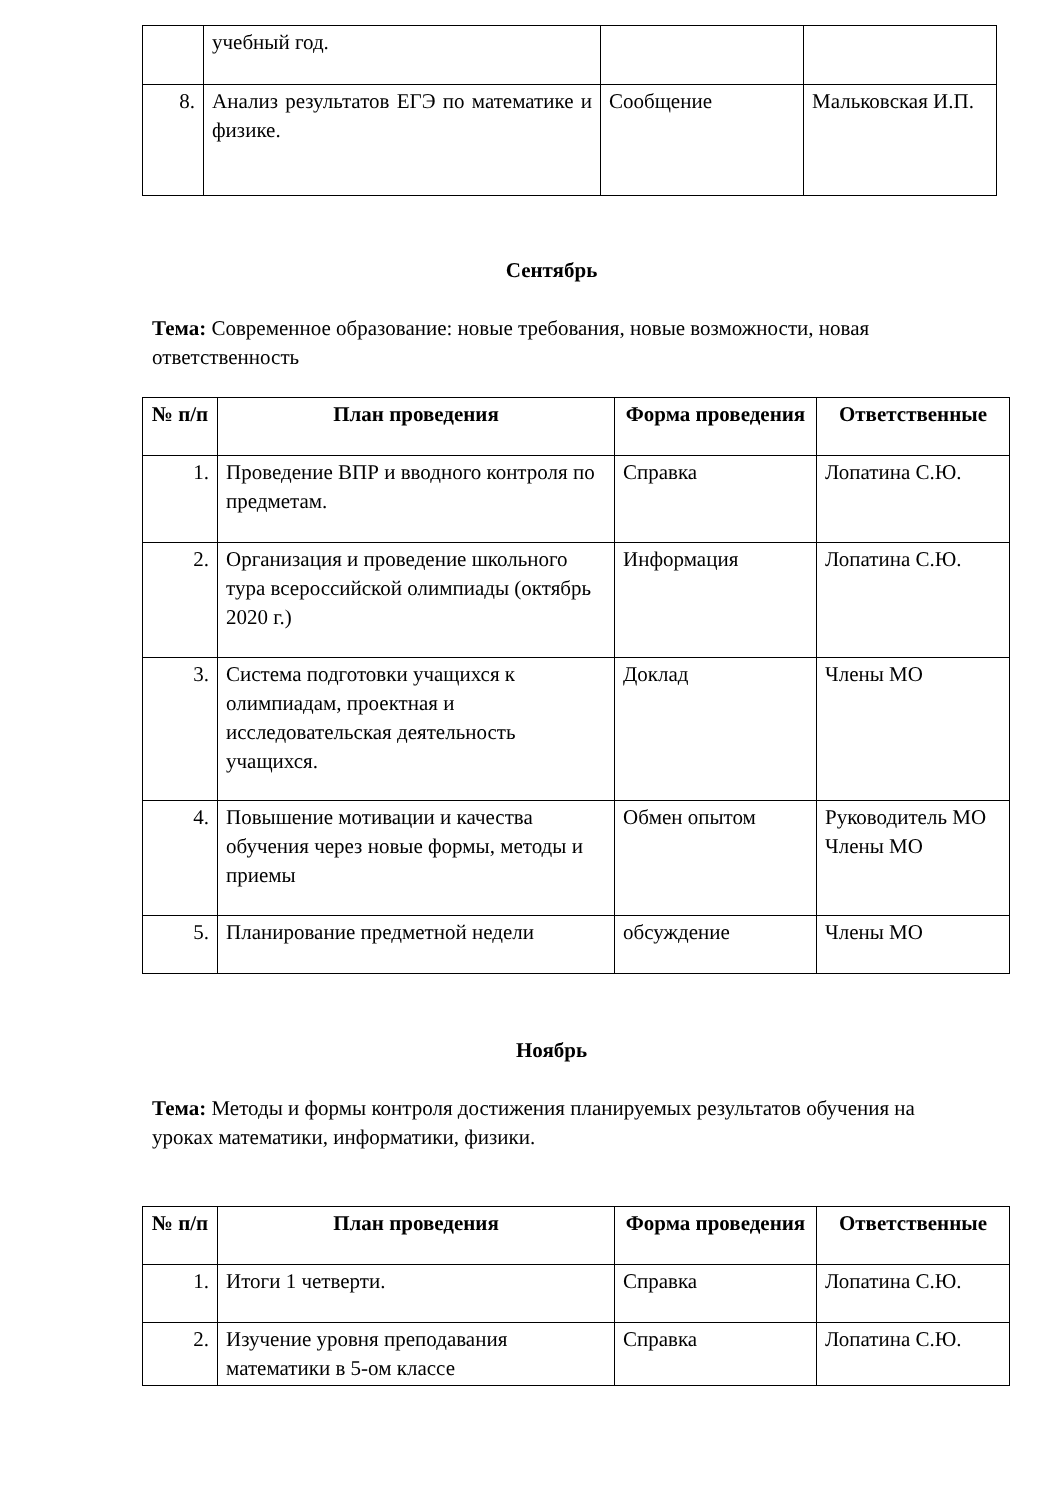| | учебный год. | | |
| 8. | Анализ результатов ЕГЭ по математике и физике. | Сообщение | Мальковская И.П. |
Сентябрь
Тема: Современное образование: новые требования, новые возможности, новая ответственность
| № п/п | План проведения | Форма проведения | Ответственные |
| --- | --- | --- | --- |
| 1. | Проведение ВПР и вводного контроля по предметам. | Справка | Лопатина С.Ю. |
| 2. | Организация и проведение школьного тура всероссийской олимпиады (октябрь 2020 г.) | Информация | Лопатина С.Ю. |
| 3. | Система подготовки учащихся к олимпиадам, проектная и исследовательская деятельность учащихся. | Доклад | Члены МО |
| 4. | Повышение мотивации и качества обучения через новые формы, методы и приемы | Обмен опытом | Руководитель МО Члены МО |
| 5. | Планирование предметной недели | обсуждение | Члены МО |
Ноябрь
Тема: Методы и формы контроля достижения планируемых результатов обучения на уроках математики, информатики, физики.
| № п/п | План проведения | Форма проведения | Ответственные |
| --- | --- | --- | --- |
| 1. | Итоги 1 четверти. | Справка | Лопатина С.Ю. |
| 2. | Изучение уровня преподавания математики в 5-ом классе | Справка | Лопатина С.Ю. |